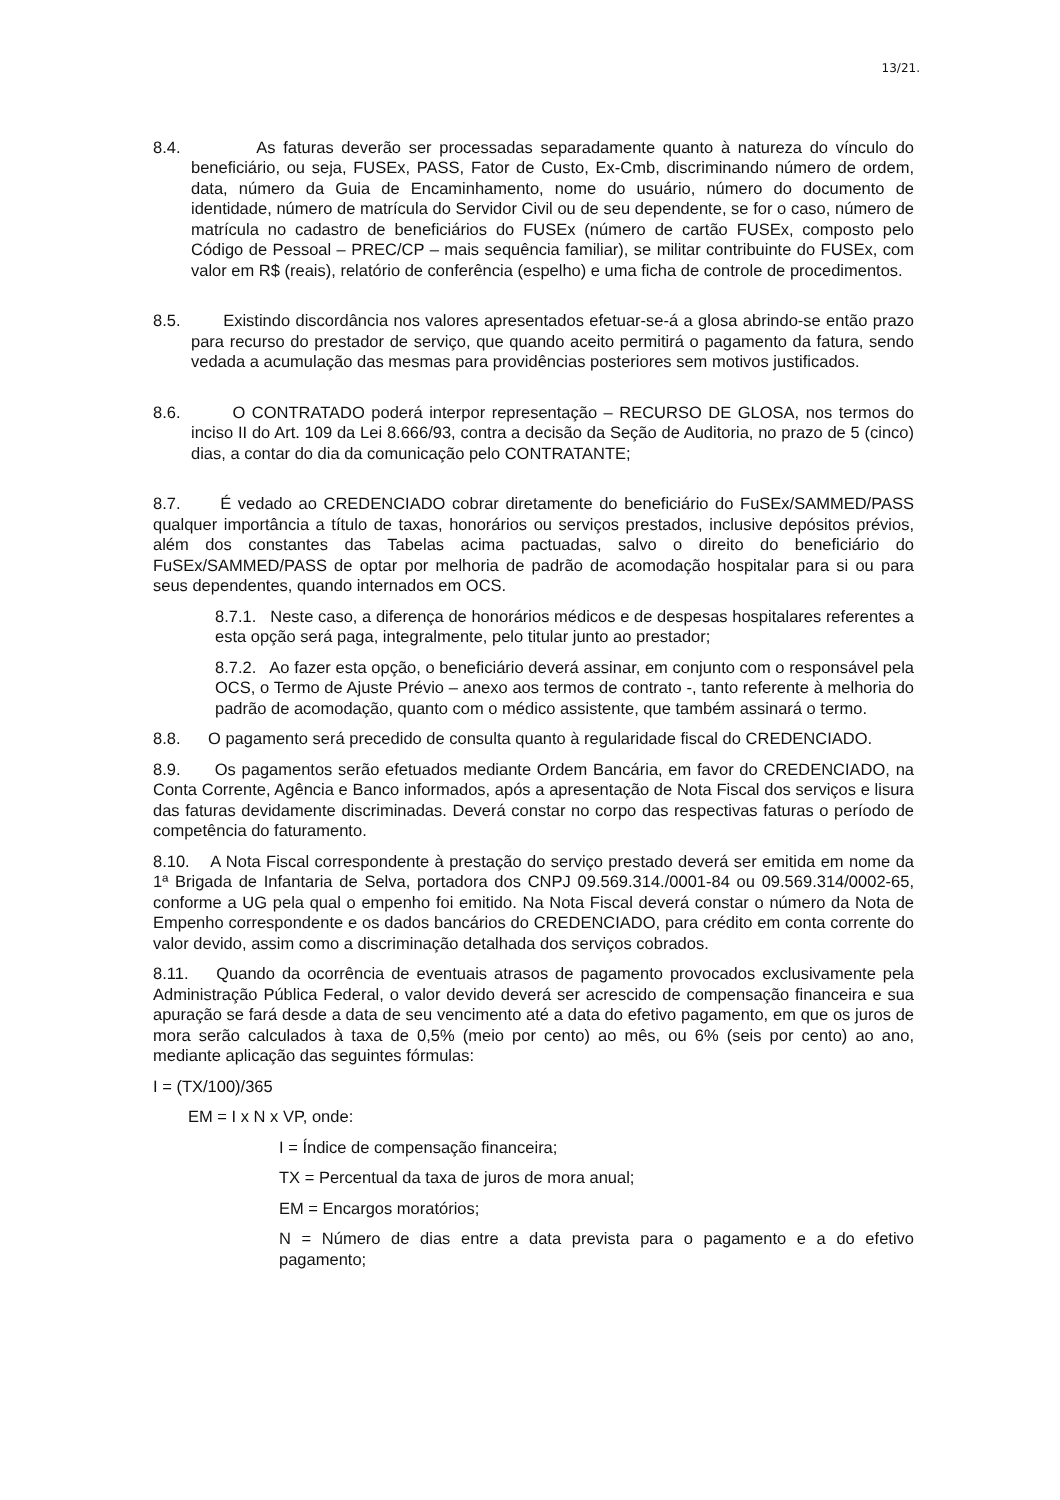13/21.
8.4. As faturas deverão ser processadas separadamente quanto à natureza do vínculo do beneficiário, ou seja, FUSEx, PASS, Fator de Custo, Ex-Cmb, discriminando número de ordem, data, número da Guia de Encaminhamento, nome do usuário, número do documento de identidade, número de matrícula do Servidor Civil ou de seu dependente, se for o caso, número de matrícula no cadastro de beneficiários do FUSEx (número de cartão FUSEx, composto pelo Código de Pessoal – PREC/CP – mais sequência familiar), se militar contribuinte do FUSEx, com valor em R$ (reais), relatório de conferência (espelho) e uma ficha de controle de procedimentos.
8.5. Existindo discordância nos valores apresentados efetuar-se-á a glosa abrindo-se então prazo para recurso do prestador de serviço, que quando aceito permitirá o pagamento da fatura, sendo vedada a acumulação das mesmas para providências posteriores sem motivos justificados.
8.6. O CONTRATADO poderá interpor representação – RECURSO DE GLOSA, nos termos do inciso II do Art. 109 da Lei 8.666/93, contra a decisão da Seção de Auditoria, no prazo de 5 (cinco) dias, a contar do dia da comunicação pelo CONTRATANTE;
8.7. É vedado ao CREDENCIADO cobrar diretamente do beneficiário do FuSEx/SAMMED/PASS qualquer importância a título de taxas, honorários ou serviços prestados, inclusive depósitos prévios, além dos constantes das Tabelas acima pactuadas, salvo o direito do beneficiário do FuSEx/SAMMED/PASS de optar por melhoria de padrão de acomodação hospitalar para si ou para seus dependentes, quando internados em OCS.
8.7.1. Neste caso, a diferença de honorários médicos e de despesas hospitalares referentes a esta opção será paga, integralmente, pelo titular junto ao prestador;
8.7.2. Ao fazer esta opção, o beneficiário deverá assinar, em conjunto com o responsável pela OCS, o Termo de Ajuste Prévio – anexo aos termos de contrato -, tanto referente à melhoria do padrão de acomodação, quanto com o médico assistente, que também assinará o termo.
8.8. O pagamento será precedido de consulta quanto à regularidade fiscal do CREDENCIADO.
8.9. Os pagamentos serão efetuados mediante Ordem Bancária, em favor do CREDENCIADO, na Conta Corrente, Agência e Banco informados, após a apresentação de Nota Fiscal dos serviços e lisura das faturas devidamente discriminadas. Deverá constar no corpo das respectivas faturas o período de competência do faturamento.
8.10. A Nota Fiscal correspondente à prestação do serviço prestado deverá ser emitida em nome da 1ª Brigada de Infantaria de Selva, portadora dos CNPJ 09.569.314./0001-84 ou 09.569.314/0002-65, conforme a UG pela qual o empenho foi emitido. Na Nota Fiscal deverá constar o número da Nota de Empenho correspondente e os dados bancários do CREDENCIADO, para crédito em conta corrente do valor devido, assim como a discriminação detalhada dos serviços cobrados.
8.11. Quando da ocorrência de eventuais atrasos de pagamento provocados exclusivamente pela Administração Pública Federal, o valor devido deverá ser acrescido de compensação financeira e sua apuração se fará desde a data de seu vencimento até a data do efetivo pagamento, em que os juros de mora serão calculados à taxa de 0,5% (meio por cento) ao mês, ou 6% (seis por cento) ao ano, mediante aplicação das seguintes fórmulas:
I = (TX/100)/365
EM = I x N x VP, onde:
I = Índice de compensação financeira;
TX = Percentual da taxa de juros de mora anual;
EM = Encargos moratórios;
N = Número de dias entre a data prevista para o pagamento e a do efetivo pagamento;